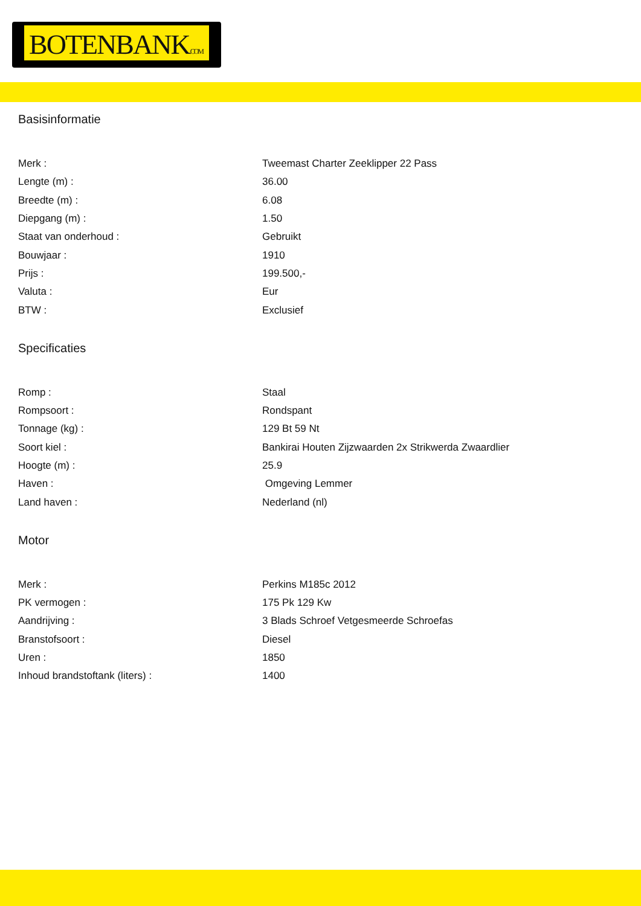BOTENBANK.COM
Basisinformatie
| Merk : | Tweemast Charter Zeeklipper 22 Pass |
| Lengte (m) : | 36.00 |
| Breedte (m) : | 6.08 |
| Diepgang (m) : | 1.50 |
| Staat van onderhoud : | Gebruikt |
| Bouwjaar : | 1910 |
| Prijs : | 199.500,- |
| Valuta : | Eur |
| BTW : | Exclusief |
Specificaties
| Romp : | Staal |
| Rompsoort : | Rondspant |
| Tonnage (kg) : | 129 Bt 59 Nt |
| Soort kiel : | Bankirai Houten Zijzwaarden 2x Strikwerda Zwaardlier |
| Hoogte (m) : | 25.9 |
| Haven : | Omgeving Lemmer |
| Land haven : | Nederland (nl) |
Motor
| Merk : | Perkins M185c 2012 |
| PK vermogen : | 175 Pk 129 Kw |
| Aandrijving : | 3 Blads Schroef Vetgesmeerde Schroefas |
| Branstofsoort : | Diesel |
| Uren : | 1850 |
| Inhoud brandstoftank (liters) : | 1400 |